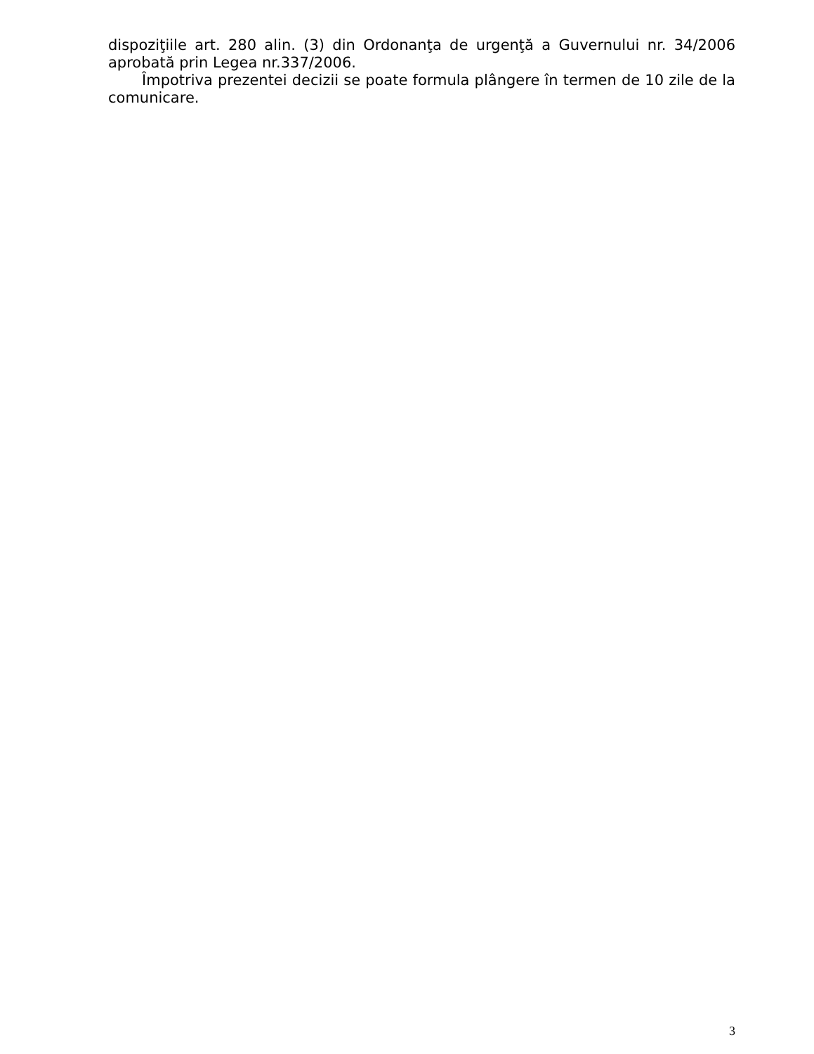dispoziţiile art. 280 alin. (3) din Ordonanţa de urgenţă a Guvernului nr. 34/2006 aprobată prin Legea nr.337/2006.
Împotriva prezentei decizii se poate formula plângere în termen de 10 zile de la comunicare.
3